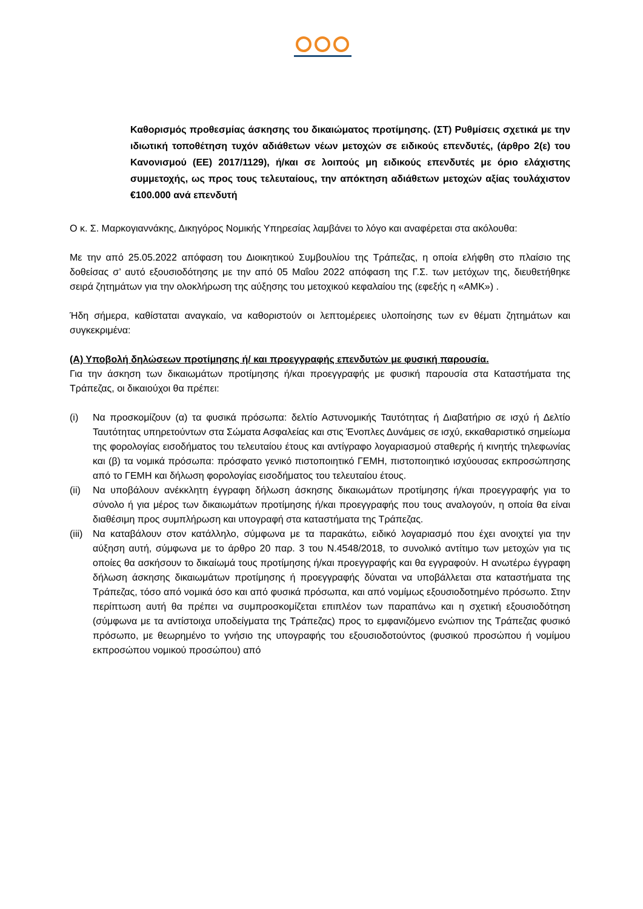Καθορισμός προθεσμίας άσκησης του δικαιώματος προτίμησης. (ΣΤ) Ρυθμίσεις σχετικά με την ιδιωτική τοποθέτηση τυχόν αδιάθετων νέων μετοχών σε ειδικούς επενδυτές, (άρθρο 2(ε) του Κανονισμού (ΕΕ) 2017/1129), ή/και σε λοιπούς μη ειδικούς επενδυτές με όριο ελάχιστης συμμετοχής, ως προς τους τελευταίους, την απόκτηση αδιάθετων μετοχών αξίας τουλάχιστον €100.000 ανά επενδυτή
Ο κ. Σ. Μαρκογιαννάκης, Δικηγόρος Νομικής Υπηρεσίας λαμβάνει το λόγο και αναφέρεται στα ακόλουθα:
Με την από 25.05.2022 απόφαση του Διοικητικού Συμβουλίου της Τράπεζας, η οποία ελήφθη στο πλαίσιο της δοθείσας σ’ αυτό εξουσιοδότησης με την από 05 Μαΐου 2022 απόφαση της Γ.Σ. των μετόχων της, διευθετήθηκε σειρά ζητημάτων για την ολοκλήρωση της αύξησης του μετοχικού κεφαλαίου της (εφεξής η «ΑΜΚ») .
Ήδη σήμερα, καθίσταται αναγκαίο, να καθοριστούν οι λεπτομέρειες υλοποίησης των εν θέματι ζητημάτων και συγκεκριμένα:
(Α) Υποβολή δηλώσεων προτίμησης ή/ και προεγγραφής επενδυτών με φυσική παρουσία.
Για την άσκηση των δικαιωμάτων προτίμησης ή/και προεγγραφής με φυσική παρουσία στα Καταστήματα της Τράπεζας, οι δικαιούχοι θα πρέπει:
(i) Να προσκομίζουν (α) τα φυσικά πρόσωπα: δελτίο Αστυνομικής Ταυτότητας ή Διαβατήριο σε ισχύ ή Δελτίο Ταυτότητας υπηρετούντων στα Σώματα Ασφαλείας και στις Ένοπλες Δυνάμεις σε ισχύ, εκκαθαριστικό σημείωμα της φορολογίας εισοδήματος του τελευταίου έτους και αντίγραφο λογαριασμού σταθερής ή κινητής τηλεφωνίας και (β) τα νομικά πρόσωπα: πρόσφατο γενικό πιστοποιητικό ΓΕΜΗ, πιστοποιητικό ισχύουσας εκπροσώπησης από το ΓΕΜΗ και δήλωση φορολογίας εισοδήματος του τελευταίου έτους.
(ii) Να υποβάλουν ανέκκλητη έγγραφη δήλωση άσκησης δικαιωμάτων προτίμησης ή/και προεγγραφής για το σύνολο ή για μέρος των δικαιωμάτων προτίμησης ή/και προεγγραφής που τους αναλογούν, η οποία θα είναι διαθέσιμη προς συμπλήρωση και υπογραφή στα καταστήματα της Τράπεζας.
(iii) Να καταβάλουν στον κατάλληλο, σύμφωνα με τα παρακάτω, ειδικό λογαριασμό που έχει ανοιχτεί για την αύξηση αυτή, σύμφωνα με το άρθρο 20 παρ. 3 του Ν.4548/2018, το συνολικό αντίτιμο των μετοχών για τις οποίες θα ασκήσουν το δικαίωμά τους προτίμησης ή/και προεγγραφής και θα εγγραφούν. Η ανωτέρω έγγραφη δήλωση άσκησης δικαιωμάτων προτίμησης ή προεγγραφής δύναται να υποβάλλεται στα καταστήματα της Τράπεζας, τόσο από νομικά όσο και από φυσικά πρόσωπα, και από νομίμως εξουσιοδοτημένο πρόσωπο. Στην περίπτωση αυτή θα πρέπει να συμπροσκομίζεται επιπλέον των παραπάνω και η σχετική εξουσιοδότηση (σύμφωνα με τα αντίστοιχα υποδείγματα της Τράπεζας) προς το εμφανιζόμενο ενώπιον της Τράπεζας φυσικό πρόσωπο, με θεωρημένο το γνήσιο της υπογραφής του εξουσιοδοτούντος (φυσικού προσώπου ή νομίμου εκπροσώπου νομικού προσώπου) από